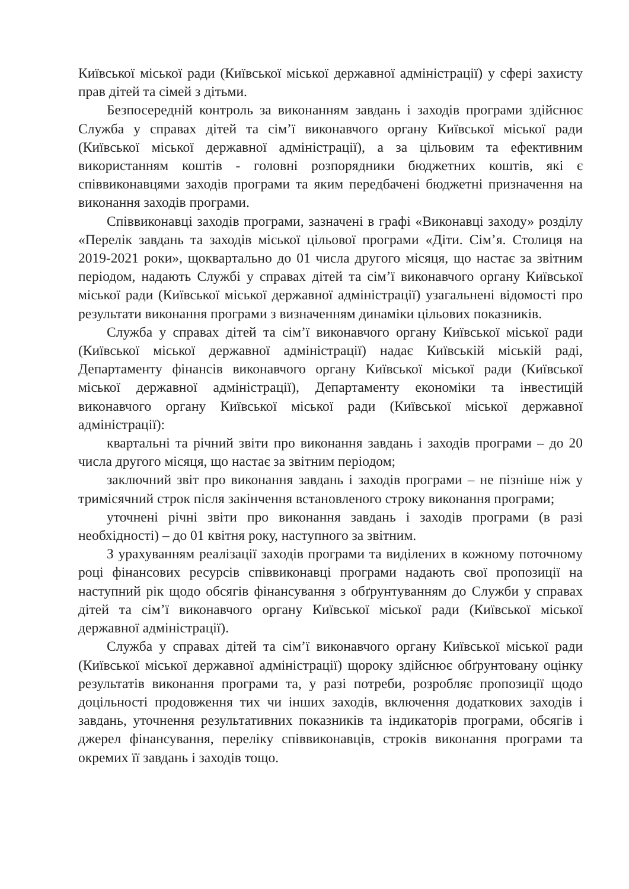Київської міської ради (Київської міської державної адміністрації) у сфері захисту прав дітей та сімей з дітьми.
Безпосередній контроль за виконанням завдань і заходів програми здійснює Служба у справах дітей та сім’ї виконавчого органу Київської міської ради (Київської міської державної адміністрації), а за цільовим та ефективним використанням коштів - головні розпорядники бюджетних коштів, які є співвиконавцями заходів програми та яким передбачені бюджетні призначення на виконання заходів програми.
Співвиконавці заходів програми, зазначені в графі «Виконавці заходу» розділу «Перелік завдань та заходів міської цільової програми «Діти. Сім’я. Столиця на 2019-2021 роки», щоквартально до 01 числа другого місяця, що настає за звітним періодом, надають Службі у справах дітей та сім’ї виконавчого органу Київської міської ради (Київської міської державної адміністрації) узагальнені відомості про результати виконання програми з визначенням динаміки цільових показників.
Служба у справах дітей та сім’ї виконавчого органу Київської міської ради (Київської міської державної адміністрації) надає Київській міській раді, Департаменту фінансів виконавчого органу Київської міської ради (Київської міської державної адміністрації), Департаменту економіки та інвестицій виконавчого органу Київської міської ради (Київської міської державної адміністрації):
квартальні та річний звіти про виконання завдань і заходів програми – до 20 числа другого місяця, що настає за звітним періодом;
заключний звіт про виконання завдань і заходів програми – не пізніше ніж у тримісячний строк після закінчення встановленого строку виконання програми;
уточнені річні звіти про виконання завдань і заходів програми (в разі необхідності) – до 01 квітня року, наступного за звітним.
З урахуванням реалізації заходів програми та виділених в кожному поточному році фінансових ресурсів співвиконавці програми надають свої пропозиції на наступний рік щодо обсягів фінансування з обґрунтуванням до Служби у справах дітей та сім’ї виконавчого органу Київської міської ради (Київської міської державної адміністрації).
Служба у справах дітей та сім’ї виконавчого органу Київської міської ради (Київської міської державної адміністрації) щороку здійснює обґрунтовану оцінку результатів виконання програми та, у разі потреби, розробляє пропозиції щодо доцільності продовження тих чи інших заходів, включення додаткових заходів і завдань, уточнення результативних показників та індикаторів програми, обсягів і джерел фінансування, переліку співвиконавців, строків виконання програми та окремих її завдань і заходів тощо.